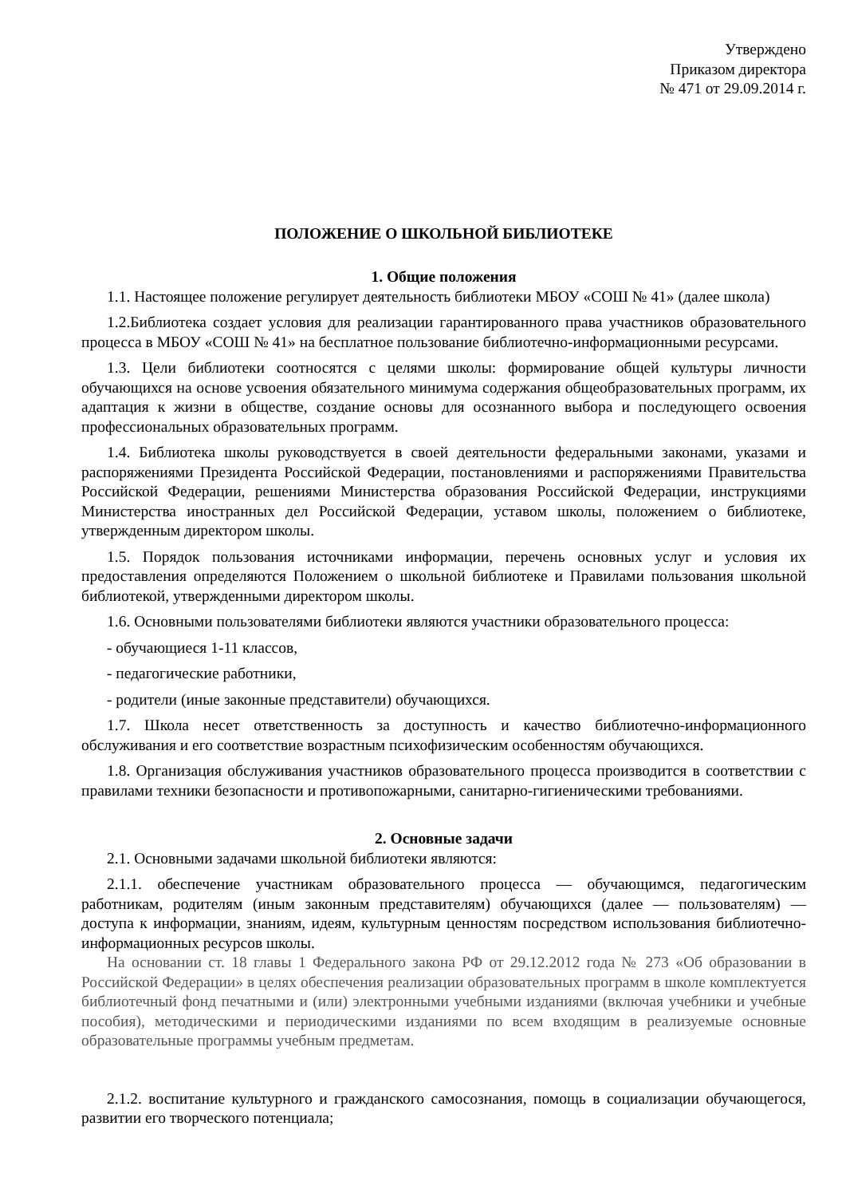Утверждено
Приказом директора
№ 471 от 29.09.2014 г.
ПОЛОЖЕНИЕ О ШКОЛЬНОЙ БИБЛИОТЕКЕ
1. Общие положения
1.1. Настоящее положение регулирует деятельность библиотеки МБОУ «СОШ № 41» (далее школа)
1.2.Библиотека создает условия для реализации гарантированного права участников образовательного процесса в МБОУ «СОШ № 41» на бесплатное пользование библиотечно-информационными ресурсами.
1.3. Цели библиотеки соотносятся с целями школы: формирование общей культуры личности обучающихся на основе усвоения обязательного минимума содержания общеобразовательных программ, их адаптация к жизни в обществе, создание основы для осознанного выбора и последующего освоения профессиональных образовательных программ.
1.4. Библиотека школы руководствуется в своей деятельности федеральными законами, указами и распоряжениями Президента Российской Федерации, постановлениями и распоряжениями Правительства Российской Федерации, решениями Министерства образования Российской Федерации, инструкциями Министерства иностранных дел Российской Федерации, уставом школы, положением о библиотеке, утвержденным директором школы.
1.5. Порядок пользования источниками информации, перечень основных услуг и условия их предоставления определяются Положением о школьной библиотеке и Правилами пользования школьной библиотекой, утвержденными директором школы.
1.6. Основными пользователями библиотеки являются участники образовательного процесса:
- обучающиеся 1-11 классов,
- педагогические работники,
- родители (иные законные представители) обучающихся.
1.7. Школа несет ответственность за доступность и качество библиотечно-информационного обслуживания и его соответствие возрастным психофизическим особенностям обучающихся.
1.8. Организация обслуживания участников образовательного процесса производится в соответствии с правилами техники безопасности и противопожарными, санитарно-гигиеническими требованиями.
2. Основные задачи
2.1. Основными задачами школьной библиотеки являются:
2.1.1. обеспечение участникам образовательного процесса — обучающимся, педагогическим работникам, родителям (иным законным представителям) обучающихся (далее — пользователям) — доступа к информации, знаниям, идеям, культурным ценностям посредством использования библиотечно-информационных ресурсов школы.
На основании ст. 18 главы 1 Федерального закона РФ от 29.12.2012 года № 273 «Об образовании в Российской Федерации» в целях обеспечения реализации образовательных программ в школе комплектуется библиотечный фонд печатными и (или) электронными учебными изданиями (включая учебники и учебные пособия), методическими и периодическими изданиями по всем входящим в реализуемые основные образовательные программы учебным предметам.
2.1.2. воспитание культурного и гражданского самосознания, помощь в социализации обучающегося, развитии его творческого потенциала;